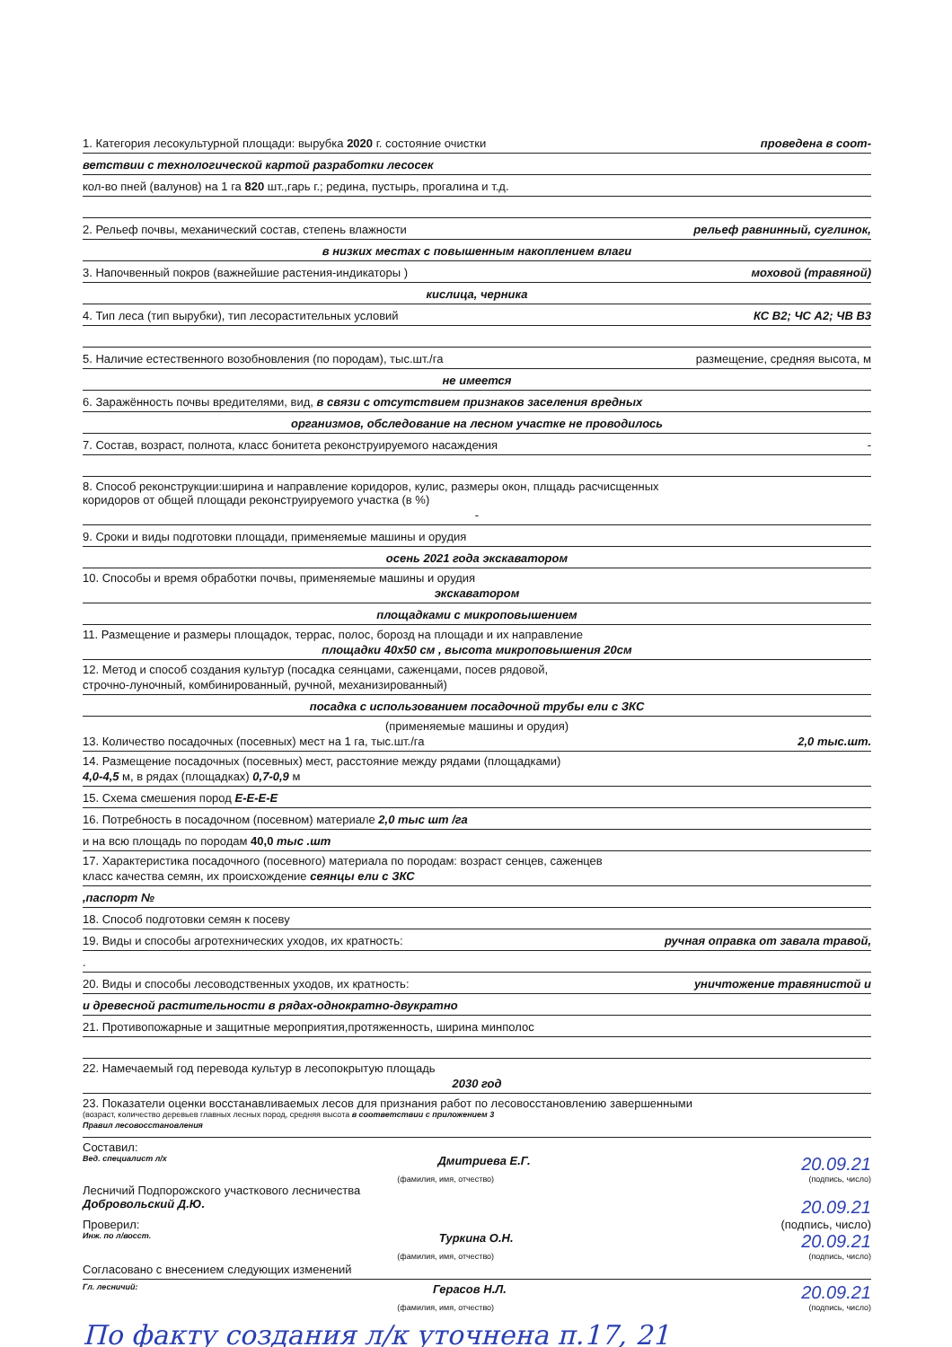1. Категория лесокультурной площади: вырубка 2020 г. состояние очистки проведена в соот-
ветствии с технологической картой разработки лесосек
кол-во пней (валунов) на 1 га 820 шт.,гарь г.; редина, пустырь, прогалина и т.д.
2. Рельеф почвы, механический состав, степень влажности рельеф равнинный, суглинок,
в низких местах с повышенным накоплением влаги
3. Напочвенный покров (важнейшие растения-индикаторы ) моховой (травяной)
кислица, черника
4. Тип леса (тип вырубки), тип лесорастительных условий КС В2; ЧС А2; ЧВ В3
5. Наличие естественного возобновления (по породам), тыс.шт./га размещение, средняя высота, м
не имеется
6. Заражённость почвы вредителями, вид, в связи с отсутствием признаков заселения вредных
организмов, обследование на лесном участке не проводилось
7. Состав, возраст, полнота, класс бонитета реконструируемого насаждения -
8. Способ реконструкции:ширина и направление коридоров, кулис, размеры окон, плщадь расчисщенных
коридоров от общей площади реконструируемого участка (в %)
-
9. Сроки и виды подготовки площади, применяемые машины и орудия
осень 2021 года экскаватором
10. Способы и время обработки почвы, применяемые машины и орудия
экскаватором
площадками с микроповышением
11. Размещение и размеры площадок, террас, полос, борозд на площади и их направление
площадки 40х50 см , высота микроповышения 20см
12. Метод и способ создания культур (посадка сеянцами, саженцами, посев рядовой,
строчно-луночный, комбинированный, ручной, механизированный)
посадка с использованием посадочной трубы ели с ЗКС
(применяемые машины и орудия)
13. Количество посадочных (посевных) мест на 1 га, тыс.шт./га 2,0 тыс.шт.
14. Размещение посадочных (посевных) мест, расстояние между рядами (площадками)
4,0-4,5 м, в рядах (площадках) 0,7-0,9 м
15. Схема смешения пород Е-Е-Е-Е
16. Потребность в посадочном (посевном) материале 2,0 тыс шт /га
и на всю площадь по породам 40,0 тыс .шт
17. Характеристика посадочного (посевного) материала по породам: возраст сенцев, саженцев
класс качества семян, их происхождение сеянцы ели с ЗКС
,паспорт №
18. Способ подготовки семян к посеву
19. Виды и способы агротехнических уходов, их кратность: ручная оправка от завала травой,
.
20. Виды и способы лесоводственных уходов, их кратность: уничтожение травянистой и
и древесной растительности в рядах-однократно-двукратно
21. Противопожарные и защитные мероприятия,протяженность, ширина минполос
22. Намечаемый год перевода культур в лесопокрытую площадь
2030 год
23. Показатели оценки восстанавливаемых лесов для признания работ по лесовосстановлению завершенными
(возраст, количество деревьев главных лесных пород, средняя высота в соответствии с приложением 3
Правил лесовосстановления
Составил:
Вед. специалист л/х Дмитриева Е.Г. 20.09.21
(фамилия, имя, отчество) (подпись, число)
Лесничий Подпорожского участкового лесничества
Добровольский Д.Ю. 20.09.21
Проверил: (подпись, число)
Инж. по л/восст. Туркина О.Н. 20.09.21
(фамилия, имя, отчество) (подпись, число)
Согласовано с внесением следующих изменений
Гл. лесничий: Герасов Н.Л. 20.09.21
(фамилия, имя, отчество) (подпись, число)
По факту создания л/к уточнена п.17, 21